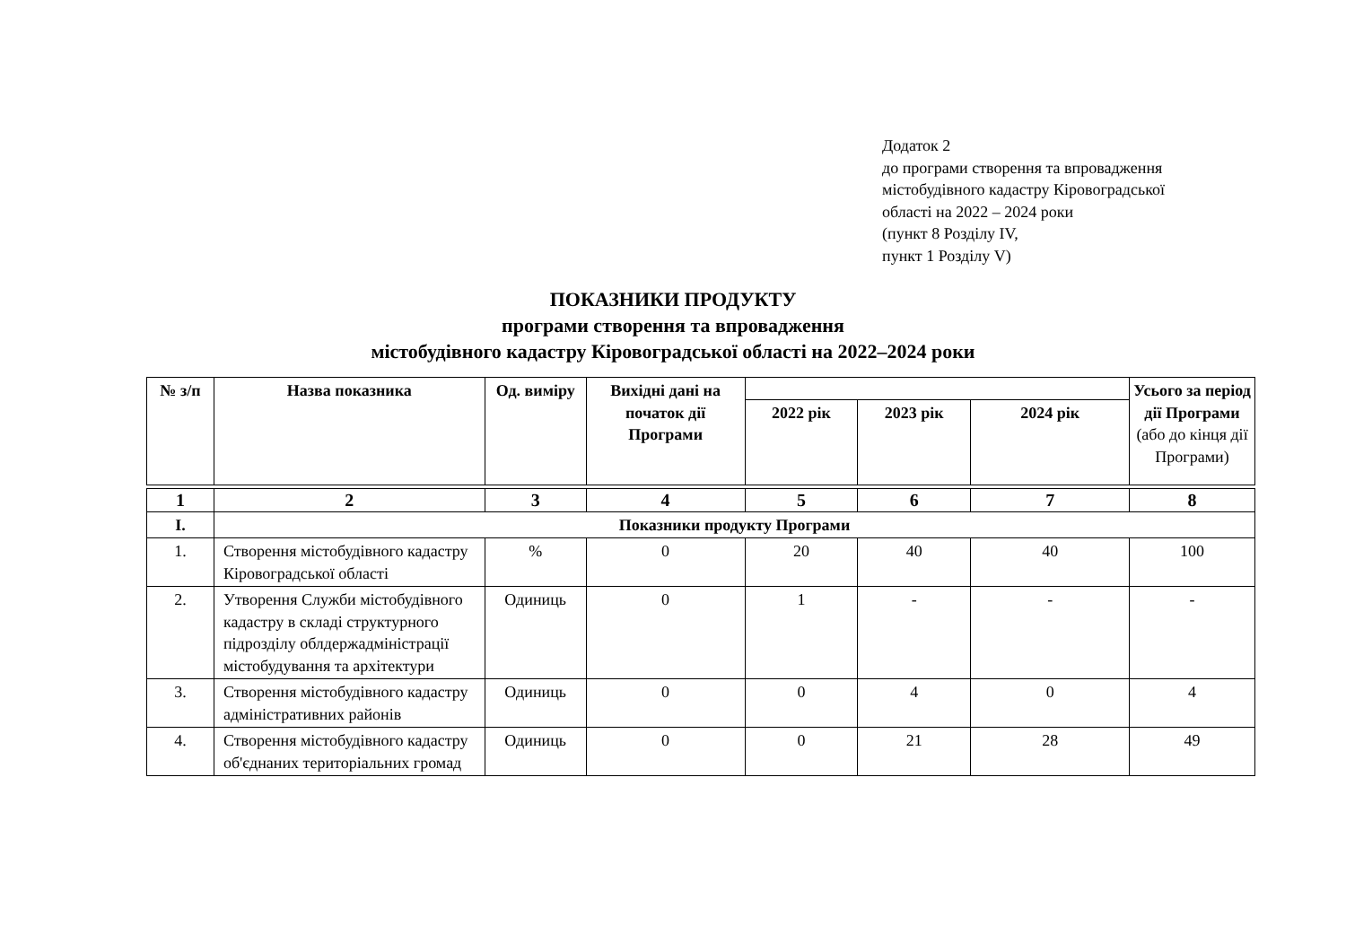Додаток 2
до програми створення та впровадження
містобудівного кадастру Кіровоградської
області на 2022 – 2024 роки
(пункт 8 Розділу IV,
пункт 1 Розділу V)
ПОКАЗНИКИ ПРОДУКТУ
програми створення та впровадження
містобудівного кадастру Кіровоградської області на 2022–2024 роки
| № з/п | Назва показника | Од. виміру | Вихідні дані на початок дії Програми | | | | Усього за період дії Програми (або до кінця дії Програми) |
| --- | --- | --- | --- | --- | --- | --- | --- |
| | | | | 2022 рік | 2023 рік | 2024 рік | |
| 1 | 2 | 3 | 4 | 5 | 6 | 7 | 8 |
| І. | Показники продукту Програми | | | | | | |
| 1. | Створення містобудівного кадастру Кіровоградської області | % | 0 | 20 | 40 | 40 | 100 |
| 2. | Утворення Служби містобудівного кадастру в складі структурного підрозділу облдержадміністрації містобудування та архітектури | Одиниць | 0 | 1 | - | - | - |
| 3. | Створення містобудівного кадастру адміністративних районів | Одиниць | 0 | 0 | 4 | 0 | 4 |
| 4. | Створення містобудівного кадастру об'єднаних територіальних громад | Одиниць | 0 | 0 | 21 | 28 | 49 |